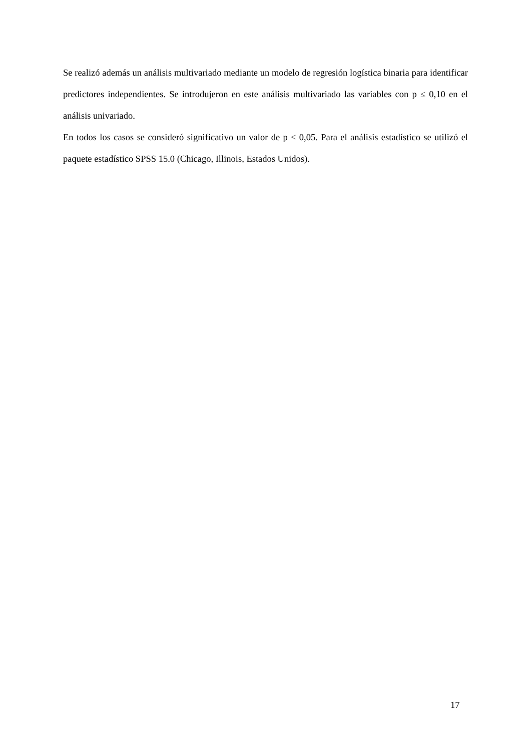Se realizó además un análisis multivariado mediante un modelo de regresión logística binaria para identificar predictores independientes. Se introdujeron en este análisis multivariado las variables con p ≤ 0,10 en el análisis univariado.
En todos los casos se consideró significativo un valor de p < 0,05. Para el análisis estadístico se utilizó el paquete estadístico SPSS 15.0 (Chicago, Illinois, Estados Unidos).
17